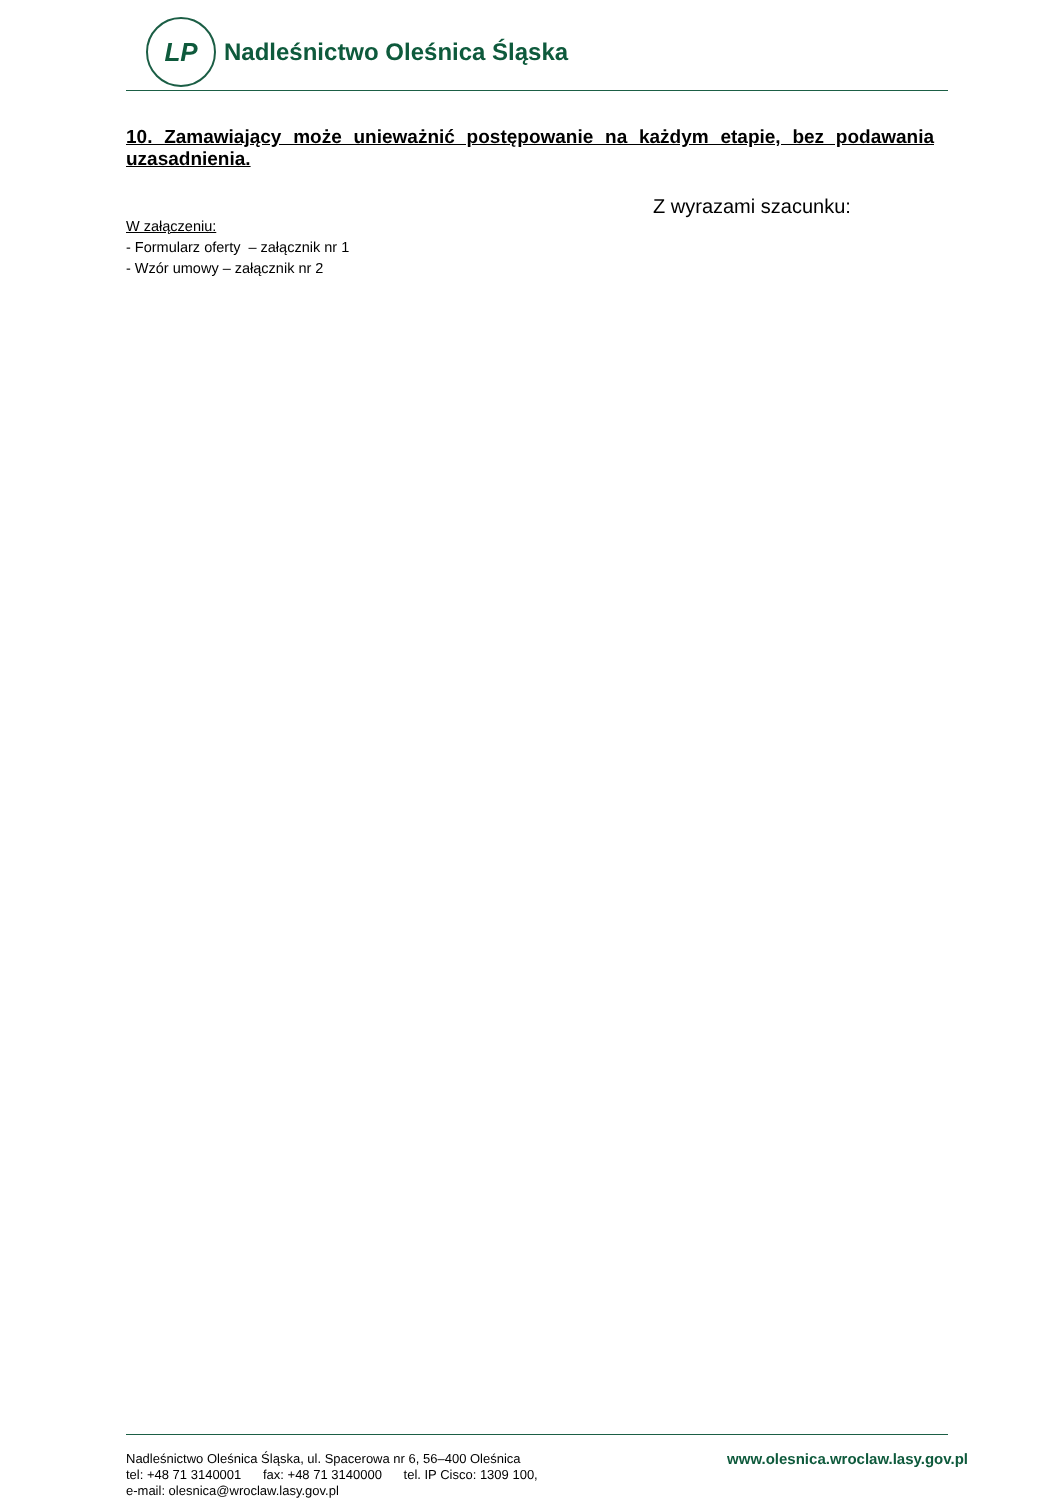LP
Nadleśnictwo Oleśnica Śląska
10. Zamawiający może unieważnić postępowanie na każdym etapie, bez podawania uzasadnienia.
Z wyrazami szacunku:
W załączeniu:
- Formularz oferty – załącznik nr 1
- Wzór umowy – załącznik nr 2
Nadleśnictwo Oleśnica Śląska, ul. Spacerowa nr 6, 56–400 Oleśnica
tel: +48 71 3140001 fax: +48 71 3140000 tel. IP Cisco: 1309 100,
e-mail: olesnica@wroclaw.lasy.gov.pl
www.olesnica.wroclaw.lasy.gov.pl